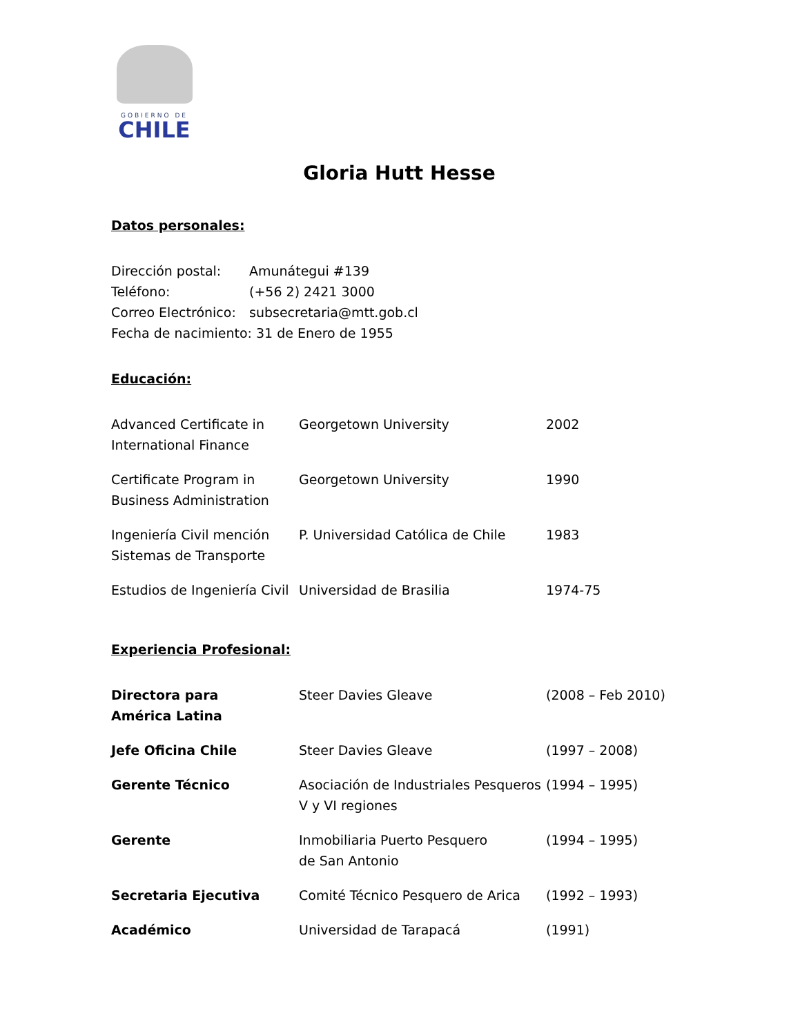GOBIERNO DE
CHILE
Gloria Hutt Hesse
Datos personales:
Dirección postal: Amunátegui #139
Teléfono: (+56 2) 2421 3000
Correo Electrónico: subsecretaria@mtt.gob.cl
Fecha de nacimiento: 31 de Enero de 1955
Educación:
| Advanced Certificate in International Finance | Georgetown University | 2002 |
| Certificate Program in Business Administration | Georgetown University | 1990 |
| Ingeniería Civil mención Sistemas de Transporte | P. Universidad Católica de Chile | 1983 |
| Estudios de Ingeniería Civil | Universidad de Brasilia | 1974-75 |
Experiencia Profesional:
| Directora para América Latina | Steer Davies Gleave | (2008 – Feb 2010) |
| Jefe Oficina Chile | Steer Davies Gleave | (1997 – 2008) |
| Gerente Técnico | Asociación de Industriales Pesqueros V y VI regiones | (1994 – 1995) |
| Gerente | Inmobiliaria Puerto Pesquero de San Antonio | (1994 – 1995) |
| Secretaria Ejecutiva | Comité Técnico Pesquero de Arica | (1992 – 1993) |
| Académico | Universidad de Tarapacá | (1991) |